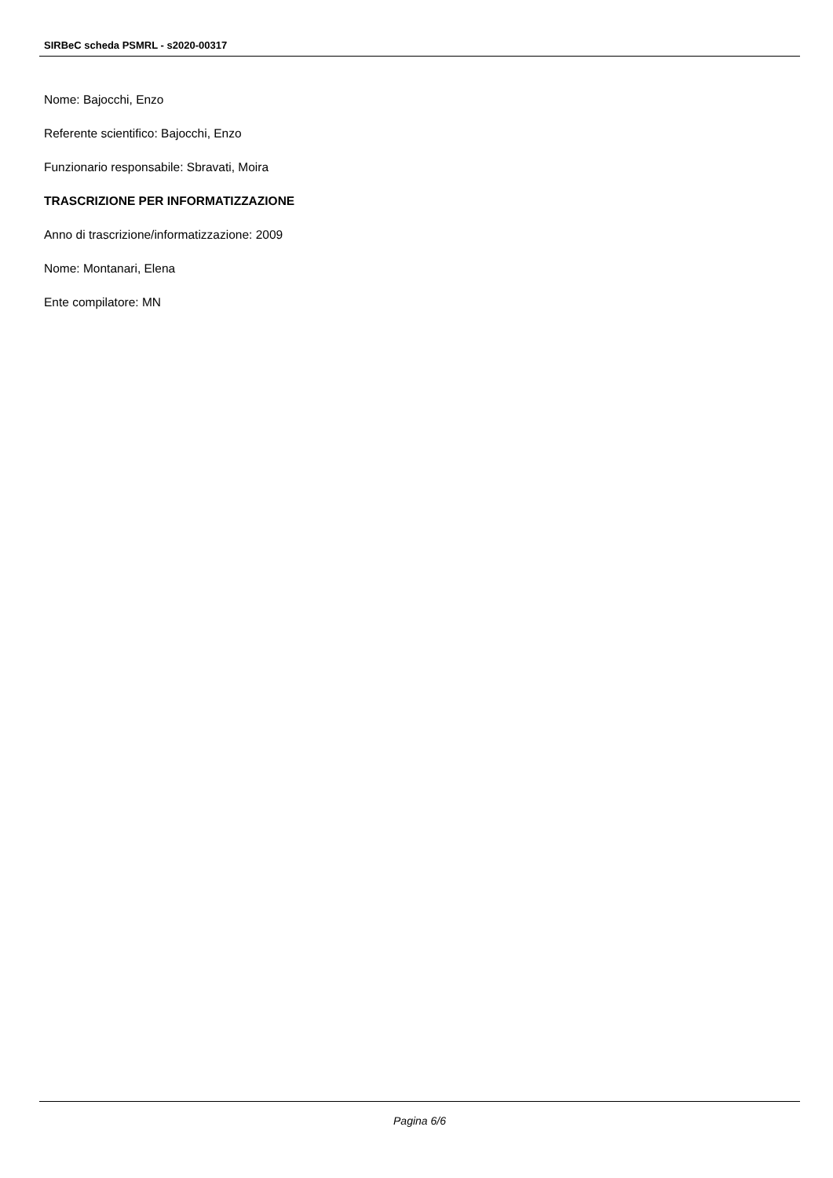SIRBeC scheda PSMRL - s2020-00317
Nome: Bajocchi, Enzo
Referente scientifico: Bajocchi, Enzo
Funzionario responsabile: Sbravati, Moira
TRASCRIZIONE PER INFORMATIZZAZIONE
Anno di trascrizione/informatizzazione: 2009
Nome: Montanari, Elena
Ente compilatore: MN
Pagina 6/6